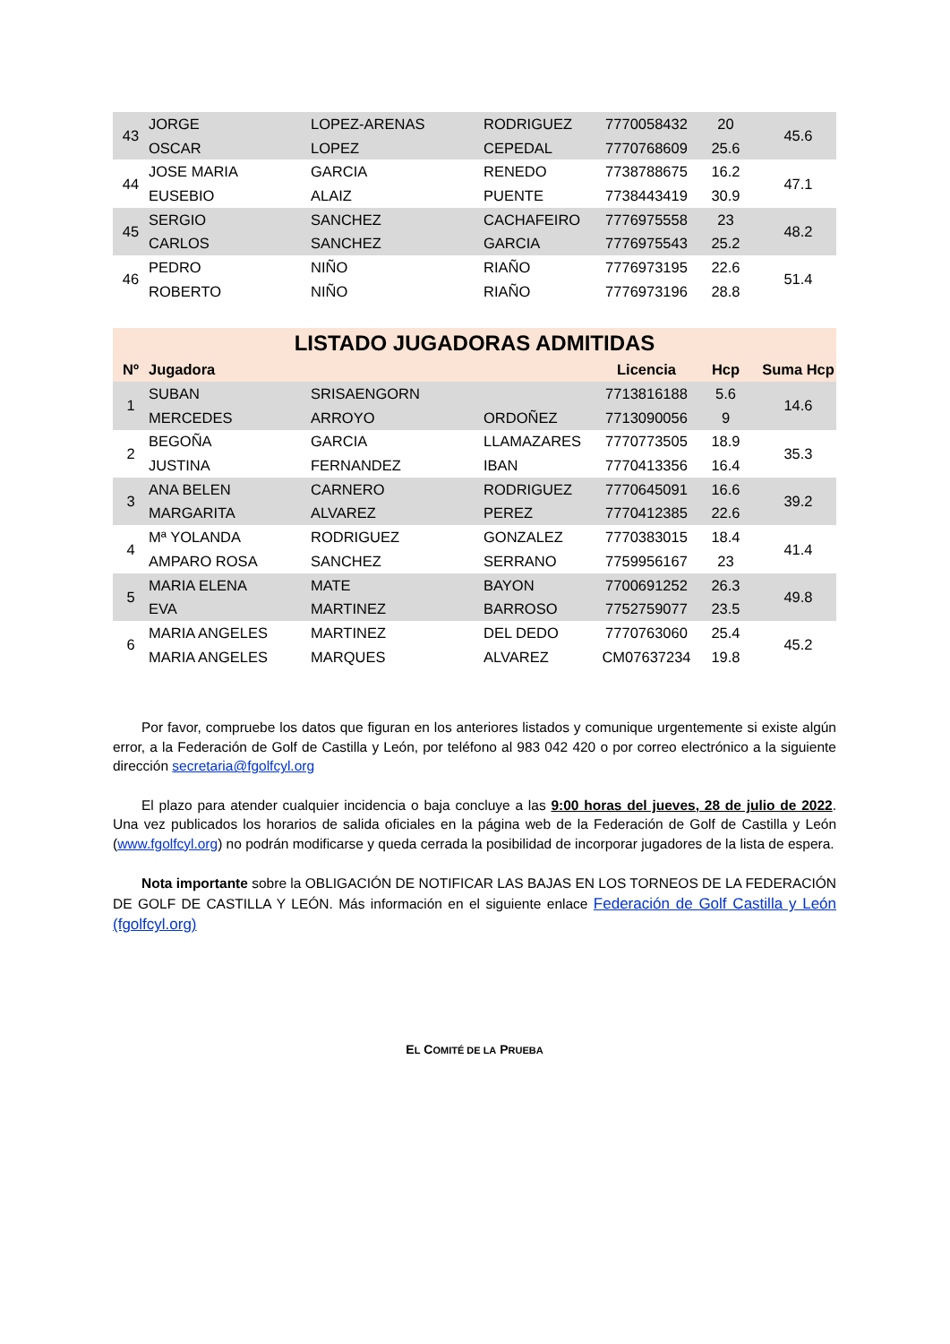| 43 | JORGE | LOPEZ-ARENAS | RODRIGUEZ | 7770058432 | 20 | 45.6 |
| | OSCAR | LOPEZ | CEPEDAL | 7770768609 | 25.6 | |
| 44 | JOSE MARIA | GARCIA | RENEDO | 7738788675 | 16.2 | 47.1 |
| | EUSEBIO | ALAIZ | PUENTE | 7738443419 | 30.9 | |
| 45 | SERGIO | SANCHEZ | CACHAFEIRO | 7776975558 | 23 | 48.2 |
| | CARLOS | SANCHEZ | GARCIA | 7776975543 | 25.2 | |
| 46 | PEDRO | NIÑO | RIAÑO | 7776973195 | 22.6 | 51.4 |
| | ROBERTO | NIÑO | RIAÑO | 7776973196 | 28.8 | |
| LISTADO JUGADORAS ADMITIDAS | | | | | | |
| Nº | Jugadora | | | Licencia | Hcp | Suma Hcp |
| 1 | SUBAN | SRISAENGORN | | 7713816188 | 5.6 | 14.6 |
| | MERCEDES | ARROYO | ORDOÑEZ | 7713090056 | 9 | |
| 2 | BEGOÑA | GARCIA | LLAMAZARES | 7770773505 | 18.9 | 35.3 |
| | JUSTINA | FERNANDEZ | IBAN | 7770413356 | 16.4 | |
| 3 | ANA BELEN | CARNERO | RODRIGUEZ | 7770645091 | 16.6 | 39.2 |
| | MARGARITA | ALVAREZ | PEREZ | 7770412385 | 22.6 | |
| 4 | Mª YOLANDA | RODRIGUEZ | GONZALEZ | 7770383015 | 18.4 | 41.4 |
| | AMPARO ROSA | SANCHEZ | SERRANO | 7759956167 | 23 | |
| 5 | MARIA ELENA | MATE | BAYON | 7700691252 | 26.3 | 49.8 |
| | EVA | MARTINEZ | BARROSO | 7752759077 | 23.5 | |
| 6 | MARIA ANGELES | MARTINEZ | DEL DEDO | 7770763060 | 25.4 | 45.2 |
| | MARIA ANGELES | MARQUES | ALVAREZ | CM07637234 | 19.8 | |
Por favor, compruebe los datos que figuran en los anteriores listados y comunique urgentemente si existe algún error, a la Federación de Golf de Castilla y León, por teléfono al 983 042 420 o por correo electrónico a la siguiente dirección secretaria@fgolfcyl.org
El plazo para atender cualquier incidencia o baja concluye a las 9:00 horas del jueves, 28 de julio de 2022. Una vez publicados los horarios de salida oficiales en la página web de la Federación de Golf de Castilla y León (www.fgolfcyl.org) no podrán modificarse y queda cerrada la posibilidad de incorporar jugadores de la lista de espera.
Nota importante sobre la OBLIGACIÓN DE NOTIFICAR LAS BAJAS EN LOS TORNEOS DE LA FEDERACIÓN DE GOLF DE CASTILLA Y LEÓN. Más información en el siguiente enlace Federación de Golf Castilla y León (fgolfcyl.org)
EL COMITÉ DE LA PRUEBA